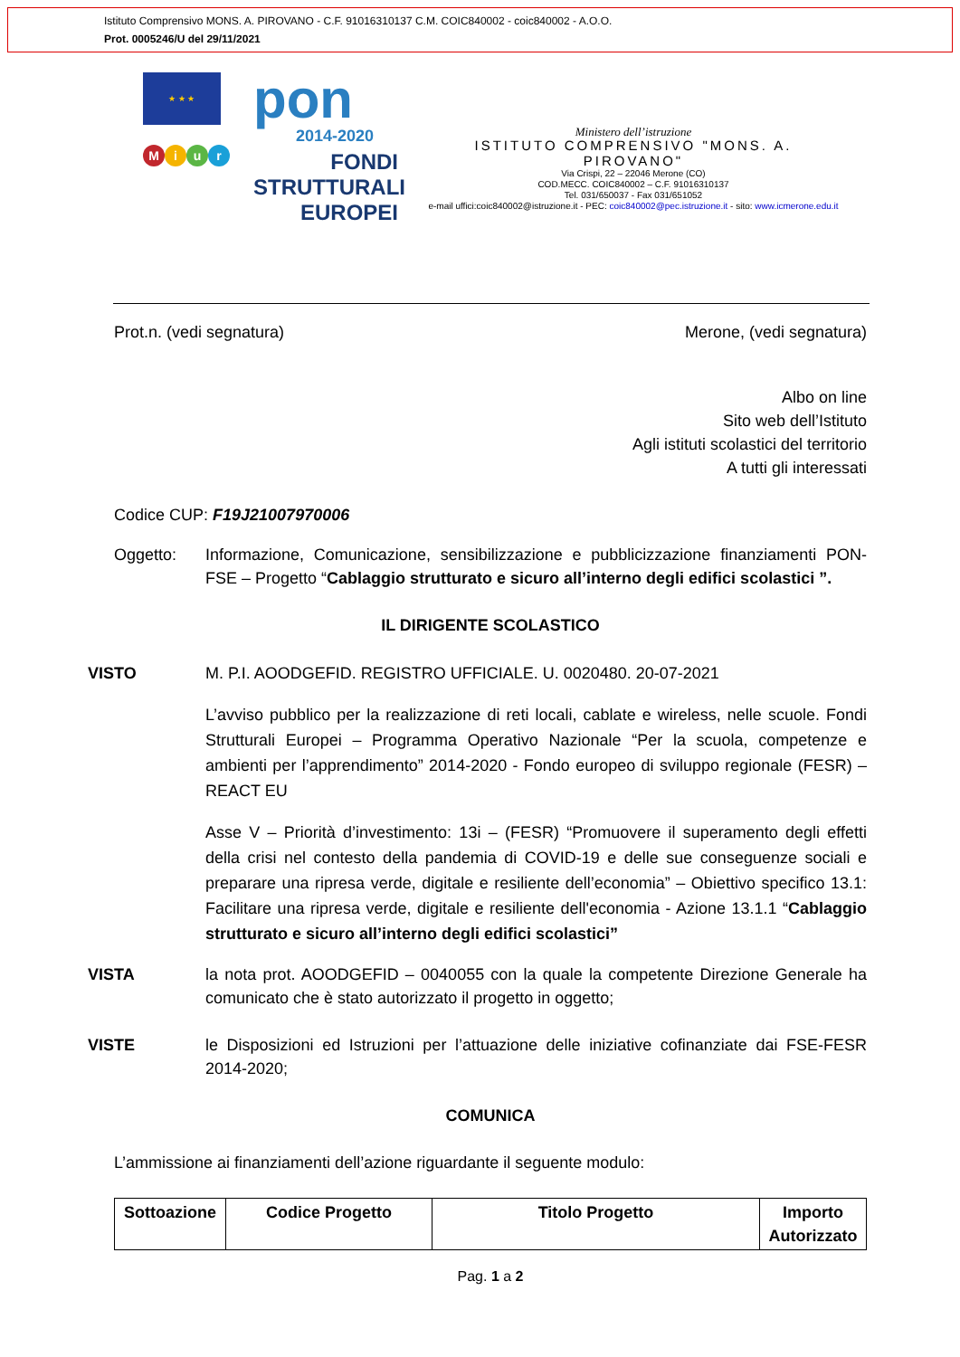Istituto Comprensivo MONS. A. PIROVANO - C.F. 91016310137 C.M. COIC840002 - coic840002 - A.O.O.
Prot. 0005246/U del 29/11/2021
★ ★ ★
pon
2014-2020
Miur
FONDI
STRUTTURALI
EUROPEI
Ministero dell’istruzione
ISTITUTO COMPRENSIVO "MONS. A. PIROVANO"
Via Crispi, 22 – 22046 Merone (CO)
COD.MECC. COIC840002 – C.F. 91016310137
Tel. 031/650037 - Fax 031/651052
e-mail uffici:coic840002@istruzione.it - PEC: coic840002@pec.istruzione.it - sito: www.icmerone.edu.it
Prot.n. (vedi segnatura) Merone, (vedi segnatura)
Albo on line
Sito web dell’Istituto
Agli istituti scolastici del territorio
A tutti gli interessati
Codice CUP: F19J21007970006
Oggetto: Informazione, Comunicazione, sensibilizzazione e pubblicizzazione finanziamenti PON-FSE – Progetto “Cablaggio strutturato e sicuro all’interno degli edifici scolastici ”.
IL DIRIGENTE SCOLASTICO
VISTO M. P.I. AOODGEFID. REGISTRO UFFICIALE. U. 0020480. 20-07-2021
L’avviso pubblico per la realizzazione di reti locali, cablate e wireless, nelle scuole. Fondi Strutturali Europei – Programma Operativo Nazionale “Per la scuola, competenze e ambienti per l’apprendimento” 2014-2020 - Fondo europeo di sviluppo regionale (FESR) – REACT EU
Asse V – Priorità d’investimento: 13i – (FESR) “Promuovere il superamento degli effetti della crisi nel contesto della pandemia di COVID-19 e delle sue conseguenze sociali e preparare una ripresa verde, digitale e resiliente dell’economia” – Obiettivo specifico 13.1: Facilitare una ripresa verde, digitale e resiliente dell'economia - Azione 13.1.1 “Cablaggio strutturato e sicuro all’interno degli edifici scolastici”
VISTA la nota prot. AOODGEFID – 0040055 con la quale la competente Direzione Generale ha comunicato che è stato autorizzato il progetto in oggetto;
VISTE le Disposizioni ed Istruzioni per l’attuazione delle iniziative cofinanziate dai FSE-FESR 2014-2020;
COMUNICA
L’ammissione ai finanziamenti dell’azione riguardante il seguente modulo:
| Sottoazione | Codice Progetto | Titolo Progetto | Importo Autorizzato |
| --- | --- | --- | --- |
Pag. 1 a 2